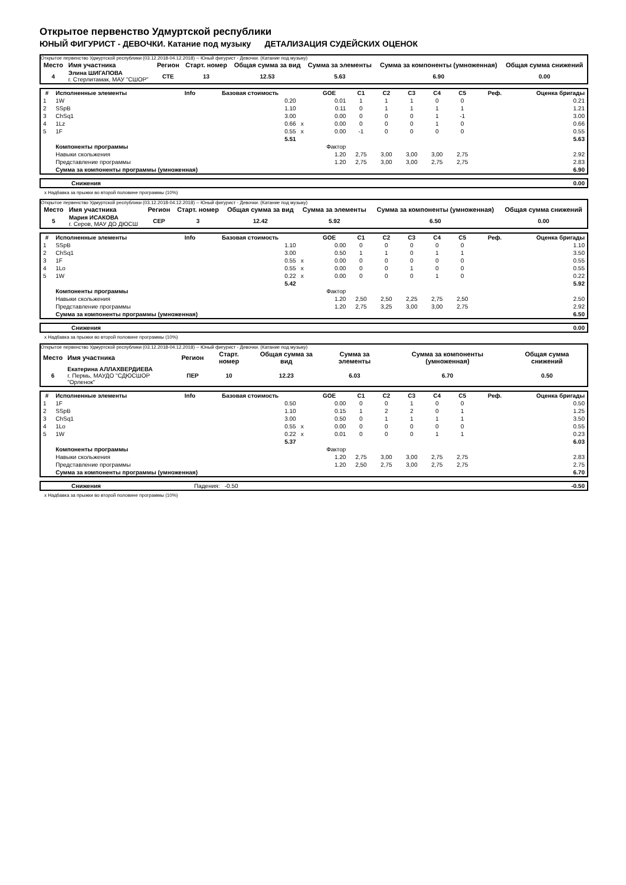Открытое первенство Удмуртской республики
ЮНЫЙ ФИГУРИСТ - ДЕВОЧКИ. Катание под музыку ДЕТАЛИЗАЦИЯ СУДЕЙСКИХ ОЦЕНОК
Открытое первенство Удмуртской республики (03.12.2018-04.12.2018) -- Юный фигурист - Девочки. (Катание под музыку)
| Место | Имя участника | Регион | Старт. номер | Общая сумма за вид | Сумма за элементы | Сумма за компоненты (умноженная) | Общая сумма снижений |
| --- | --- | --- | --- | --- | --- | --- | --- |
| 4 | Элина ШИГАПОВА г. Стерлитамак, МАУ "СШОР" | СТЕ | 13 | 12.53 | 5.63 | 6.90 | 0.00 |
| # | Исполненные элементы | Info | Базовая стоимость | | GOE | C1 | C2 | C3 | C4 | C5 | Реф. | Оценка бригады |
| --- | --- | --- | --- | --- | --- | --- | --- | --- | --- | --- | --- | --- |
| 1 | 1W | | 0.20 | | 0.01 | 1 | 1 | 1 | 0 | 0 | | 0.21 |
| 2 | SSpB | | 1.10 | | 0.11 | 0 | 1 | 1 | 1 | 1 | | 1.21 |
| 3 | ChSq1 | | 3.00 | | 0.00 | 0 | 0 | 0 | 1 | -1 | | 3.00 |
| 4 | 1Lz | | 0.66 | x | 0.00 | 0 | 0 | 0 | 1 | 0 | | 0.66 |
| 5 | 1F | | 0.55 | x | 0.00 | -1 | 0 | 0 | 0 | 0 | | 0.55 |
| | | | 5.51 | | | | | | | | | 5.63 |
| | Компоненты программы | | | | Фактор | | | | | | | |
| | Навыки скольжения | | | | 1.20 | 2,75 | 3,00 | 3,00 | 3,00 | 2,75 | | 2.92 |
| | Представление программы | | | | 1.20 | 2,75 | 3,00 | 3,00 | 2,75 | 2,75 | | 2.83 |
| | Сумма за компоненты программы (умноженная) | | | | | | | | | | | 6.90 |
| | Снижения | 0.00 |
x Надбавка за прыжки во второй половине программы (10%)
Открытое первенство Удмуртской республики (03.12.2018-04.12.2018) -- Юный фигурист - Девочки. (Катание под музыку)
| Место | Имя участника | Регион | Старт. номер | Общая сумма за вид | Сумма за элементы | Сумма за компоненты (умноженная) | Общая сумма снижений |
| --- | --- | --- | --- | --- | --- | --- | --- |
| 5 | Мария ИСАКОВА г. Серов, МАУ ДО ДЮСШ | СЕР | 3 | 12.42 | 5.92 | 6.50 | 0.00 |
| # | Исполненные элементы | Info | Базовая стоимость | | GOE | C1 | C2 | C3 | C4 | C5 | Реф. | Оценка бригады |
| --- | --- | --- | --- | --- | --- | --- | --- | --- | --- | --- | --- | --- |
| 1 | SSpB | | 1.10 | | 0.00 | 0 | 0 | 0 | 0 | 0 | | 1.10 |
| 2 | ChSq1 | | 3.00 | | 0.50 | 1 | 1 | 0 | 1 | 1 | | 3.50 |
| 3 | 1F | | 0.55 | x | 0.00 | 0 | 0 | 0 | 0 | 0 | | 0.55 |
| 4 | 1Lo | | 0.55 | x | 0.00 | 0 | 0 | 1 | 0 | 0 | | 0.55 |
| 5 | 1W | | 0.22 | x | 0.00 | 0 | 0 | 0 | 1 | 0 | | 0.22 |
| | | | 5.42 | | | | | | | | | 5.92 |
| | Компоненты программы | | | | Фактор | | | | | | | |
| | Навыки скольжения | | | | 1.20 | 2,50 | 2,50 | 2,25 | 2,75 | 2,50 | | 2.50 |
| | Представление программы | | | | 1.20 | 2,75 | 3,25 | 3,00 | 3,00 | 2,75 | | 2.92 |
| | Сумма за компоненты программы (умноженная) | | | | | | | | | | | 6.50 |
| | Снижения | 0.00 |
x Надбавка за прыжки во второй половине программы (10%)
Открытое первенство Удмуртской республики (03.12.2018-04.12.2018) -- Юный фигурист - Девочки. (Катание под музыку)
| Место | Имя участника | Регион | Старт. номер | Общая сумма за вид | Сумма за элементы | Сумма за компоненты (умноженная) | Общая сумма снижений |
| --- | --- | --- | --- | --- | --- | --- | --- |
| 6 | Екатерина АЛЛАХВЕРДИЕВА г. Пермь, МАУДО "СДЮСШОР "Орленок" | ПЕР | 10 | 12.23 | 6.03 | 6.70 | 0.50 |
| # | Исполненные элементы | Info | Базовая стоимость | | GOE | C1 | C2 | C3 | C4 | C5 | Реф. | Оценка бригады |
| --- | --- | --- | --- | --- | --- | --- | --- | --- | --- | --- | --- | --- |
| 1 | 1F | | 0.50 | | 0.00 | 0 | 0 | 1 | 0 | 0 | | 0.50 |
| 2 | SSpB | | 1.10 | | 0.15 | 1 | 2 | 2 | 0 | 1 | | 1.25 |
| 3 | ChSq1 | | 3.00 | | 0.50 | 0 | 1 | 1 | 1 | 1 | | 3.50 |
| 4 | 1Lo | | 0.55 | x | 0.00 | 0 | 0 | 0 | 0 | 0 | | 0.55 |
| 5 | 1W | | 0.22 | x | 0.01 | 0 | 0 | 0 | 1 | 1 | | 0.23 |
| | | | 5.37 | | | | | | | | | 6.03 |
| | Компоненты программы | | | | Фактор | | | | | | | |
| | Навыки скольжения | | | | 1.20 | 2,75 | 3,00 | 3,00 | 2,75 | 2,75 | | 2.83 |
| | Представление программы | | | | 1.20 | 2,50 | 2,75 | 3,00 | 2,75 | 2,75 | | 2.75 |
| | Сумма за компоненты программы (умноженная) | | | | | | | | | | | 6.70 |
| | Снижения | Падения: -0.50 | -0.50 |
x Надбавка за прыжки во второй половине программы (10%)